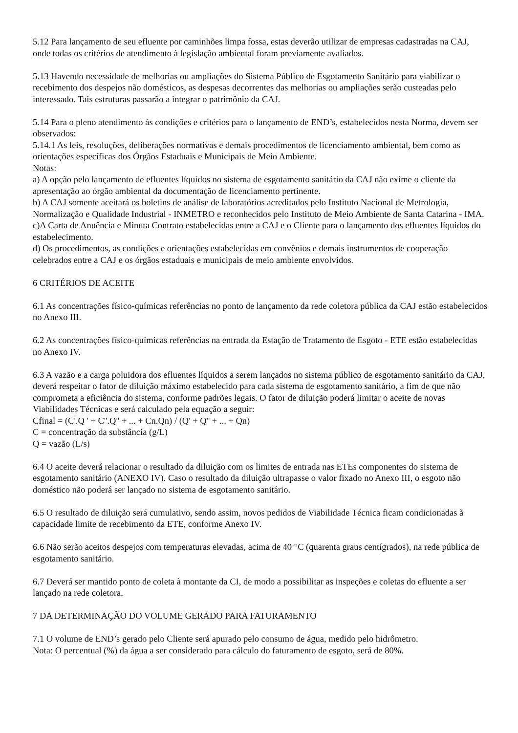5.12 Para lançamento de seu efluente por caminhões limpa fossa, estas deverão utilizar de empresas cadastradas na CAJ, onde todas os critérios de atendimento à legislação ambiental foram previamente avaliados.
5.13 Havendo necessidade de melhorias ou ampliações do Sistema Público de Esgotamento Sanitário para viabilizar o recebimento dos despejos não domésticos, as despesas decorrentes das melhorias ou ampliações serão custeadas pelo interessado. Tais estruturas passarão a integrar o patrimônio da CAJ.
5.14 Para o pleno atendimento às condições e critérios para o lançamento de END’s, estabelecidos nesta Norma, devem ser observados:
5.14.1 As leis, resoluções, deliberações normativas e demais procedimentos de licenciamento ambiental, bem como as orientações específicas dos Órgãos Estaduais e Municipais de Meio Ambiente.
Notas:
a) A opção pelo lançamento de efluentes líquidos no sistema de esgotamento sanitário da CAJ não exime o cliente da apresentação ao órgão ambiental da documentação de licenciamento pertinente.
b) A CAJ somente aceitará os boletins de análise de laboratórios acreditados pelo Instituto Nacional de Metrologia, Normalização e Qualidade Industrial - INMETRO e reconhecidos pelo Instituto de Meio Ambiente de Santa Catarina - IMA.
c)A Carta de Anuência e Minuta Contrato estabelecidas entre a CAJ e o Cliente para o lançamento dos efluentes líquidos do estabelecimento.
d) Os procedimentos, as condições e orientações estabelecidas em convênios e demais instrumentos de cooperação celebrados entre a CAJ e os órgãos estaduais e municipais de meio ambiente envolvidos.
6 CRITÉRIOS DE ACEITE
6.1 As concentrações físico-químicas referências no ponto de lançamento da rede coletora pública da CAJ estão estabelecidos no Anexo III.
6.2 As concentrações físico-químicas referências na entrada da Estação de Tratamento de Esgoto - ETE estão estabelecidas no Anexo IV.
6.3 A vazão e a carga poluidora dos efluentes líquidos a serem lançados no sistema público de esgotamento sanitário da CAJ, deverá respeitar o fator de diluição máximo estabelecido para cada sistema de esgotamento sanitário, a fim de que não comprometa a eficiência do sistema, conforme padrões legais. O fator de diluição poderá limitar o aceite de novas Viabilidades Técnicas e será calculado pela equação a seguir:
Cfinal = (C'.Q ' + C''.Q'' + ... + Cn.Qn) / (Q' + Q'' + ... + Qn)
C = concentração da substância (g/L)
Q = vazão (L/s)
6.4 O aceite deverá relacionar o resultado da diluição com os limites de entrada nas ETEs componentes do sistema de esgotamento sanitário (ANEXO IV). Caso o resultado da diluição ultrapasse o valor fixado no Anexo III, o esgoto não doméstico não poderá ser lançado no sistema de esgotamento sanitário.
6.5 O resultado de diluição será cumulativo, sendo assim, novos pedidos de Viabilidade Técnica ficam condicionadas à capacidade limite de recebimento da ETE, conforme Anexo IV.
6.6 Não serão aceitos despejos com temperaturas elevadas, acima de 40 °C (quarenta graus centígrados), na rede pública de esgotamento sanitário.
6.7 Deverá ser mantido ponto de coleta à montante da CI, de modo a possibilitar as inspeções e coletas do efluente a ser lançado na rede coletora.
7 DA DETERMINAÇÃO DO VOLUME GERADO PARA FATURAMENTO
7.1 O volume de END’s gerado pelo Cliente será apurado pelo consumo de água, medido pelo hidrômetro.
Nota: O percentual (%) da água a ser considerado para cálculo do faturamento de esgoto, será de 80%.